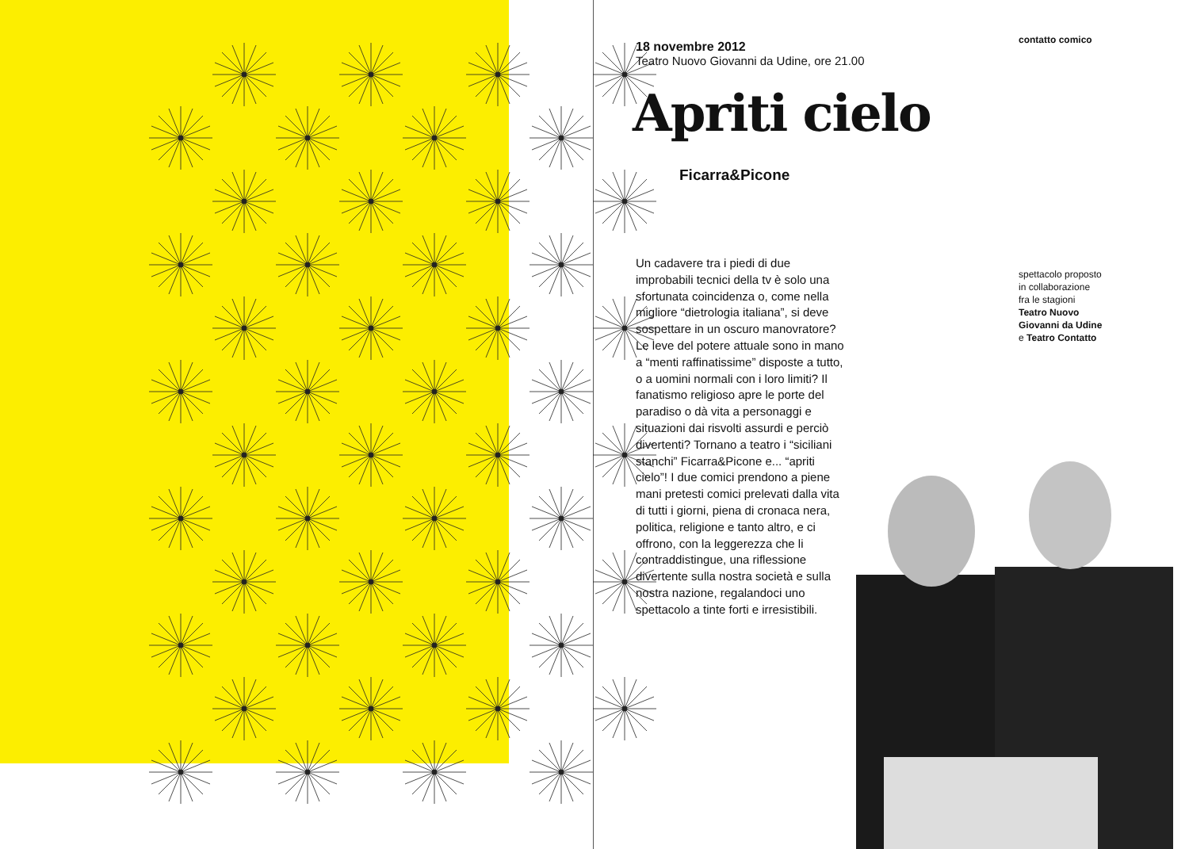18 novembre 2012
Teatro Nuovo Giovanni da Udine, ore 21.00
Apriti cielo
Ficarra&Picone
Un cadavere tra i piedi di due improbabili tecnici della tv è solo una sfortunata coincidenza o, come nella migliore “dietrologia italiana”, si deve sospettare in un oscuro manovratore? Le leve del potere attuale sono in mano a “menti raffinatissime” disposte a tutto, o a uomini normali con i loro limiti? Il fanatismo religioso apre le porte del paradiso o dà vita a personaggi e situazioni dai risvolti assurdi e perciò divertenti? Tornano a teatro i “siciliani stanchi” Ficarra&Picone e... “apriti cielo”! I due comici prendono a piene mani pretesti comici prelevati dalla vita di tutti i giorni, piena di cronaca nera, politica, religione e tanto altro, e ci offrono, con la leggerezza che li contraddistingue, una riflessione divertente sulla nostra società e sulla nostra nazione, regalandoci uno spettacolo a tinte forti e irresistibili.
contatto comico
spettacolo proposto
in collaborazione
fra le stagioni
Teatro Nuovo
Giovanni da Udine
e Teatro Contatto